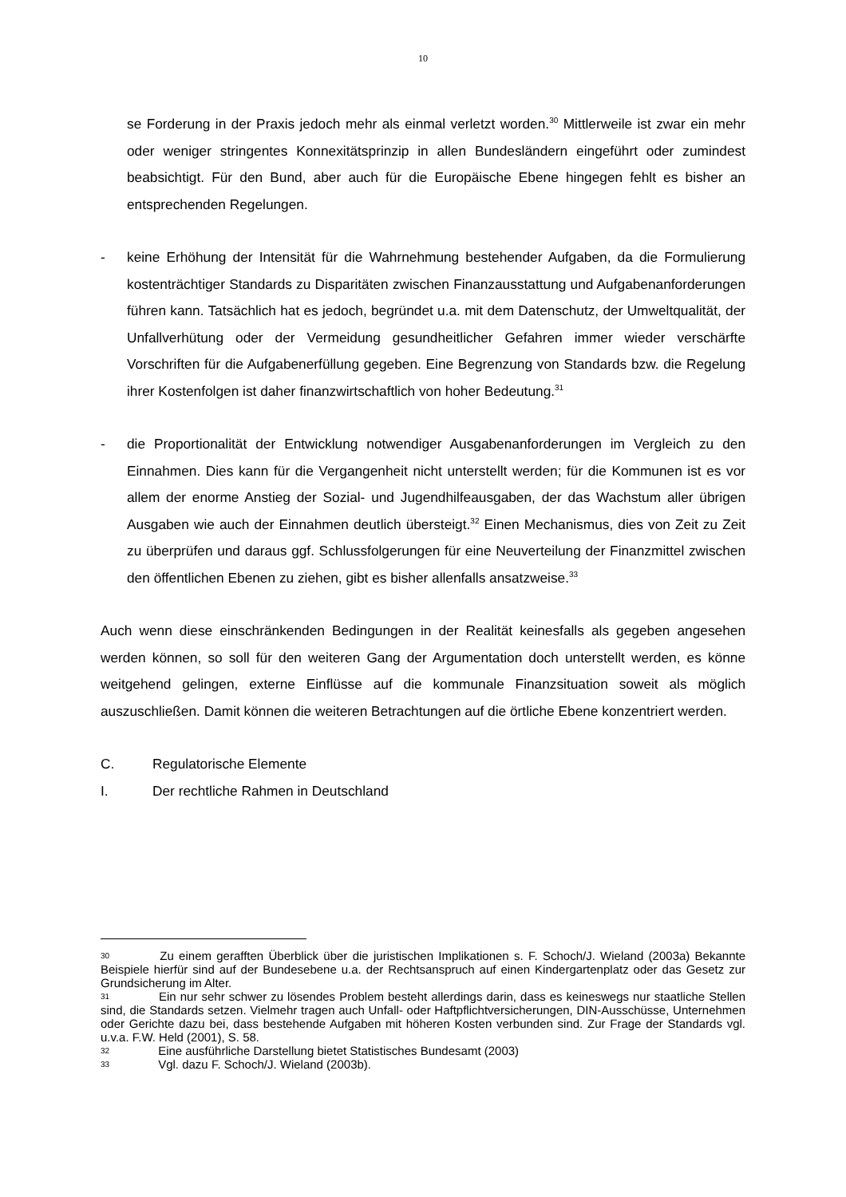10
se Forderung in der Praxis jedoch mehr als einmal verletzt worden.<sup>30</sup> Mittlerweile ist zwar ein mehr oder weniger stringentes Konnexitätsprinzip in allen Bundesländern eingeführt oder zumindest beabsichtigt. Für den Bund, aber auch für die Europäische Ebene hingegen fehlt es bisher an entsprechenden Regelungen.
- keine Erhöhung der Intensität für die Wahrnehmung bestehender Aufgaben, da die Formulierung kostenträchtiger Standards zu Disparitäten zwischen Finanzausstattung und Aufgabenanforderungen führen kann. Tatsächlich hat es jedoch, begründet u.a. mit dem Datenschutz, der Umweltqualität, der Unfallverhütung oder der Vermeidung gesundheitlicher Gefahren immer wieder verschärfte Vorschriften für die Aufgabenerfüllung gegeben. Eine Begrenzung von Standards bzw. die Regelung ihrer Kostenfolgen ist daher finanzwirtschaftlich von hoher Bedeutung.<sup>31</sup>
- die Proportionalität der Entwicklung notwendiger Ausgabenanforderungen im Vergleich zu den Einnahmen. Dies kann für die Vergangenheit nicht unterstellt werden; für die Kommunen ist es vor allem der enorme Anstieg der Sozial- und Jugendhilfeausgaben, der das Wachstum aller übrigen Ausgaben wie auch der Einnahmen deutlich übersteigt.<sup>32</sup> Einen Mechanismus, dies von Zeit zu Zeit zu überprüfen und daraus ggf. Schlussfolgerungen für eine Neuverteilung der Finanzmittel zwischen den öffentlichen Ebenen zu ziehen, gibt es bisher allenfalls ansatzweise.<sup>33</sup>
Auch wenn diese einschränkenden Bedingungen in der Realität keinesfalls als gegeben angesehen werden können, so soll für den weiteren Gang der Argumentation doch unterstellt werden, es könne weitgehend gelingen, externe Einflüsse auf die kommunale Finanzsituation soweit als möglich auszuschließen. Damit können die weiteren Betrachtungen auf die örtliche Ebene konzentriert werden.
C. Regulatorische Elemente
I. Der rechtliche Rahmen in Deutschland
30 Zu einem gerafften Überblick über die juristischen Implikationen s. F. Schoch/J. Wieland (2003a) Bekannte Beispiele hierfür sind auf der Bundesebene u.a. der Rechtsanspruch auf einen Kindergartenplatz oder das Gesetz zur Grundsicherung im Alter.
31 Ein nur sehr schwer zu lösendes Problem besteht allerdings darin, dass es keineswegs nur staatliche Stellen sind, die Standards setzen. Vielmehr tragen auch Unfall- oder Haftpflichtversicherungen, DIN-Ausschüsse, Unternehmen oder Gerichte dazu bei, dass bestehende Aufgaben mit höheren Kosten verbunden sind. Zur Frage der Standards vgl. u.v.a. F.W. Held (2001), S. 58.
32 Eine ausführliche Darstellung bietet Statistisches Bundesamt (2003)
33 Vgl. dazu F. Schoch/J. Wieland (2003b).